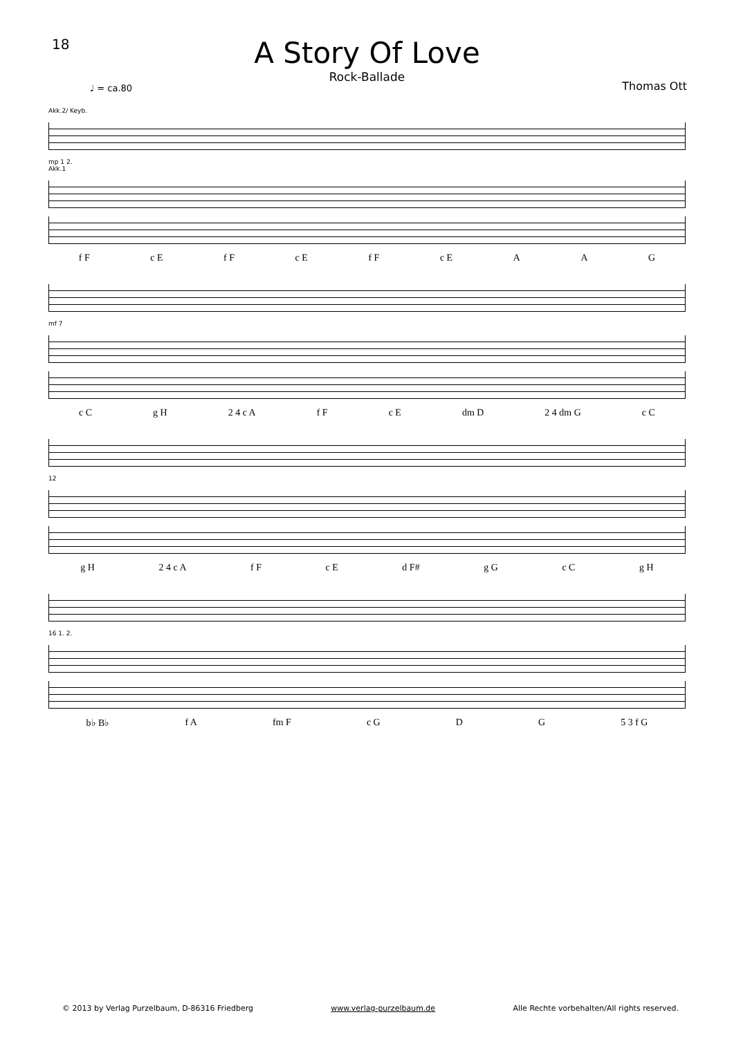18
A Story Of Love
Rock-Ballade
Thomas Ott
♩ = ca.80
Akk.2/ Keyb.
mp 1 2.
Akk.1
f F c E f F c E f F c E A A G
mf 7
c C g H 2 4 c A f F c E dm D 2 4 dm G c C
12
g H 2 4 c A f F c E d F# g G c C g H
16 1. 2.
b♭ B♭ f A fm F c G D G 5 3 f G
© 2013 by Verlag Purzelbaum, D-86316 Friedberg www.verlag-purzelbaum.de Alle Rechte vorbehalten/All rights reserved.